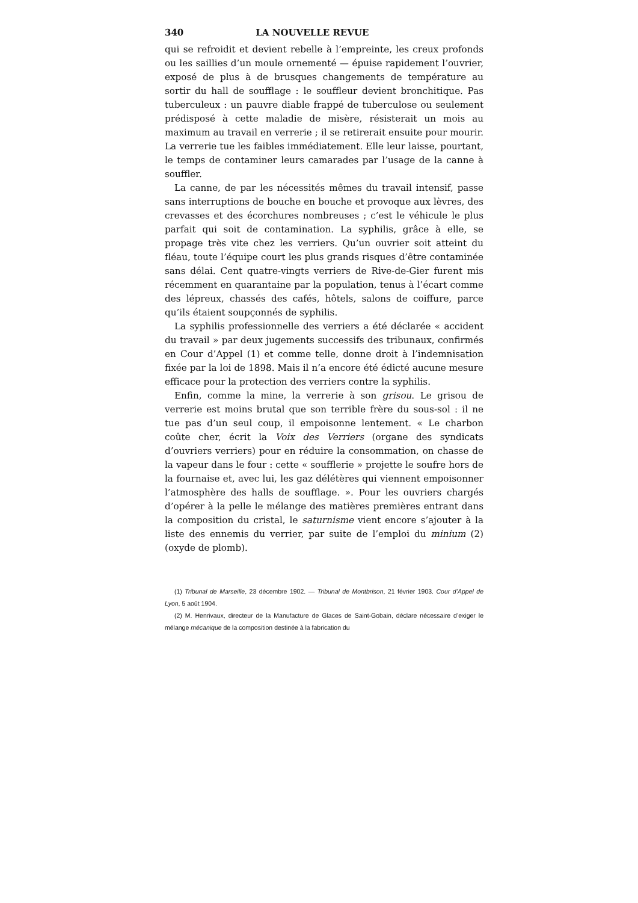340 LA NOUVELLE REVUE
qui se refroidit et devient rebelle à l’empreinte, les creux profonds ou les saillies d’un moule ornementé — épuise rapidement l’ouvrier, exposé de plus à de brusques changements de température au sortir du hall de soufflage : le souffleur devient bronchitique. Pas tuberculeux : un pauvre diable frappé de tuberculose ou seulement prédisposé à cette maladie de misère, résisterait un mois au maximum au travail en verrerie ; il se retirerait ensuite pour mourir. La verrerie tue les faibles immédiatement. Elle leur laisse, pourtant, le temps de contaminer leurs camarades par l’usage de la canne à souffler.
La canne, de par les nécessités mêmes du travail intensif, passe sans interruptions de bouche en bouche et provoque aux lèvres, des crevasses et des écorchures nombreuses ; c’est le véhicule le plus parfait qui soit de contamination. La syphilis, grâce à elle, se propage très vite chez les verriers. Qu’un ouvrier soit atteint du fléau, toute l’équipe court les plus grands risques d’être contaminée sans délai. Cent quatre-vingts verriers de Rive-de-Gier furent mis récemment en quarantaine par la population, tenus à l’écart comme des lépreux, chassés des cafés, hôtels, salons de coiffure, parce qu’ils étaient soupçonnés de syphilis.
La syphilis professionnelle des verriers a été déclarée « accident du travail » par deux jugements successifs des tribunaux, confirmés en Cour d’Appel (1) et comme telle, donne droit à l’indemnisation fixée par la loi de 1898. Mais il n’a encore été édicté aucune mesure efficace pour la protection des verriers contre la syphilis.
Enfin, comme la mine, la verrerie à son grisou. Le grisou de verrerie est moins brutal que son terrible frère du sous-sol : il ne tue pas d’un seul coup, il empoisonne lentement. « Le charbon coûte cher, écrit la Voix des Verriers (organe des syndicats d’ouvriers verriers) pour en réduire la consommation, on chasse de la vapeur dans le four : cette « soufflerie » projette le soufre hors de la fournaise et, avec lui, les gaz délétères qui viennent empoisonner l’atmosphère des halls de soufflage. ». Pour les ouvriers chargés d’opérer à la pelle le mélange des matières premières entrant dans la composition du cristal, le saturnisme vient encore s’ajouter à la liste des ennemis du verrier, par suite de l’emploi du minium (2) (oxyde de plomb).
(1) Tribunal de Marseille, 23 décembre 1902. — Tribunal de Montbrison, 21 février 1903. Cour d’Appel de Lyon, 5 août 1904.
(2) M. Henrivaux, directeur de la Manufacture de Glaces de Saint-Gobain, déclare nécessaire d’exiger le mélange mécanique de la composition destinée à la fabrication du